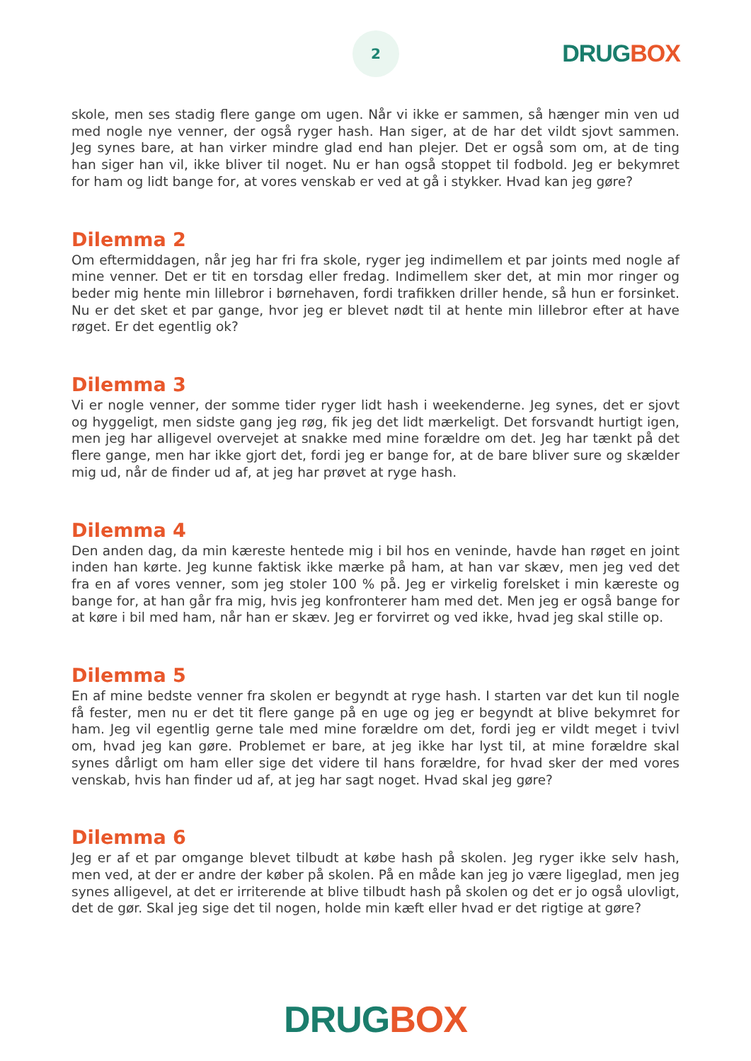2
DRUG BOX
skole, men ses stadig flere gange om ugen. Når vi ikke er sammen, så hænger min ven ud med nogle nye venner, der også ryger hash. Han siger, at de har det vildt sjovt sammen. Jeg synes bare, at han virker mindre glad end han plejer. Det er også som om, at de ting han siger han vil, ikke bliver til noget. Nu er han også stoppet til fodbold. Jeg er bekymret for ham og lidt bange for, at vores venskab er ved at gå i stykker. Hvad kan jeg gøre?
Dilemma 2
Om eftermiddagen, når jeg har fri fra skole, ryger jeg indimellem et par joints med nogle af mine venner. Det er tit en torsdag eller fredag. Indimellem sker det, at min mor ringer og beder mig hente min lillebror i børnehaven, fordi trafikken driller hende, så hun er forsinket. Nu er det sket et par gange, hvor jeg er blevet nødt til at hente min lillebror efter at have røget. Er det egentlig ok?
Dilemma 3
Vi er nogle venner, der somme tider ryger lidt hash i weekenderne. Jeg synes, det er sjovt og hyggeligt, men sidste gang jeg røg, fik jeg det lidt mærkeligt. Det forsvandt hurtigt igen, men jeg har alligevel overvejet at snakke med mine forældre om det. Jeg har tænkt på det flere gange, men har ikke gjort det, fordi jeg er bange for, at de bare bliver sure og skælder mig ud, når de finder ud af, at jeg har prøvet at ryge hash.
Dilemma 4
Den anden dag, da min kæreste hentede mig i bil hos en veninde, havde han røget en joint inden han kørte. Jeg kunne faktisk ikke mærke på ham, at han var skæv, men jeg ved det fra en af vores venner, som jeg stoler 100 % på. Jeg er virkelig forelsket i min kæreste og bange for, at han går fra mig, hvis jeg konfronterer ham med det. Men jeg er også bange for at køre i bil med ham, når han er skæv. Jeg er forvirret og ved ikke, hvad jeg skal stille op.
Dilemma 5
En af mine bedste venner fra skolen er begyndt at ryge hash. I starten var det kun til nogle få fester, men nu er det tit flere gange på en uge og jeg er begyndt at blive bekymret for ham. Jeg vil egentlig gerne tale med mine forældre om det, fordi jeg er vildt meget i tvivl om, hvad jeg kan gøre. Problemet er bare, at jeg ikke har lyst til, at mine forældre skal synes dårligt om ham eller sige det videre til hans forældre, for hvad sker der med vores venskab, hvis han finder ud af, at jeg har sagt noget. Hvad skal jeg gøre?
Dilemma 6
Jeg er af et par omgange blevet tilbudt at købe hash på skolen. Jeg ryger ikke selv hash, men ved, at der er andre der køber på skolen. På en måde kan jeg jo være ligeglad, men jeg synes alligevel, at det er irriterende at blive tilbudt hash på skolen og det er jo også ulovligt, det de gør. Skal jeg sige det til nogen, holde min kæft eller hvad er det rigtige at gøre?
DRUG BOX